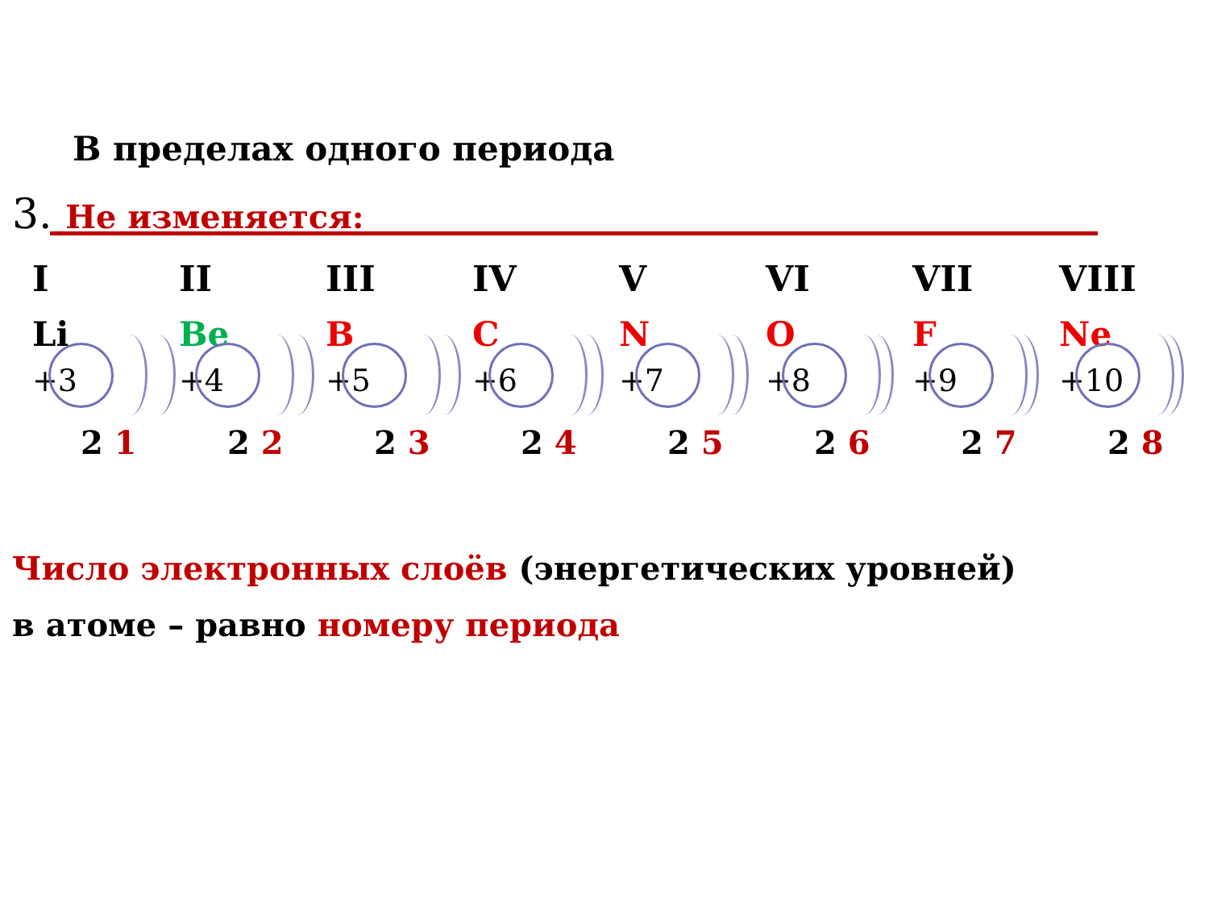В пределах одного периода
3. Не изменяется:
I
Li
+3
2 1
II
Be
+4
2 2
III
B
+5
2 3
IV
C
+6
2 4
V
N
+7
2 5
VI
O
+8
2 6
VII
F
+9
2 7
VIII
Ne
+10
2 8
Число электронных слоёв (энергетических уровней)
в атоме – равно номеру периода